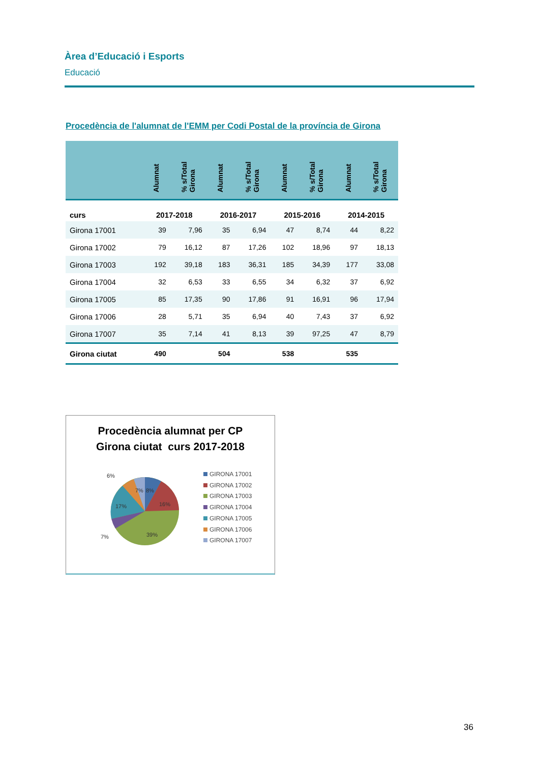Àrea d’Educació i Esports
Educació
Procedència de l'alumnat de l'EMM per Codi Postal de la província de Girona
| | Alumnat | % s/Total Girona | Alumnat | % s/Total Girona | Alumnat | % s/Total Girona | Alumnat | % s/Total Girona |
| --- | --- | --- | --- | --- | --- | --- | --- | --- |
| curs | 2017-2018 | | 2016-2017 | | 2015-2016 | | 2014-2015 | |
| Girona 17001 | 39 | 7,96 | 35 | 6,94 | 47 | 8,74 | 44 | 8,22 |
| Girona 17002 | 79 | 16,12 | 87 | 17,26 | 102 | 18,96 | 97 | 18,13 |
| Girona 17003 | 192 | 39,18 | 183 | 36,31 | 185 | 34,39 | 177 | 33,08 |
| Girona 17004 | 32 | 6,53 | 33 | 6,55 | 34 | 6,32 | 37 | 6,92 |
| Girona 17005 | 85 | 17,35 | 90 | 17,86 | 91 | 16,91 | 96 | 17,94 |
| Girona 17006 | 28 | 5,71 | 35 | 6,94 | 40 | 7,43 | 37 | 6,92 |
| Girona 17007 | 35 | 7,14 | 41 | 8,13 | 39 | 97,25 | 47 | 8,79 |
| Girona ciutat | 490 | | 504 | | 538 | | 535 | |
Procedència alumnat per CP
Girona ciutat curs 2017-2018
7%
8%
16%
17%
39%
6%
7%
GIRONA 17001
GIRONA 17002
GIRONA 17003
GIRONA 17004
GIRONA 17005
GIRONA 17006
GIRONA 17007
36